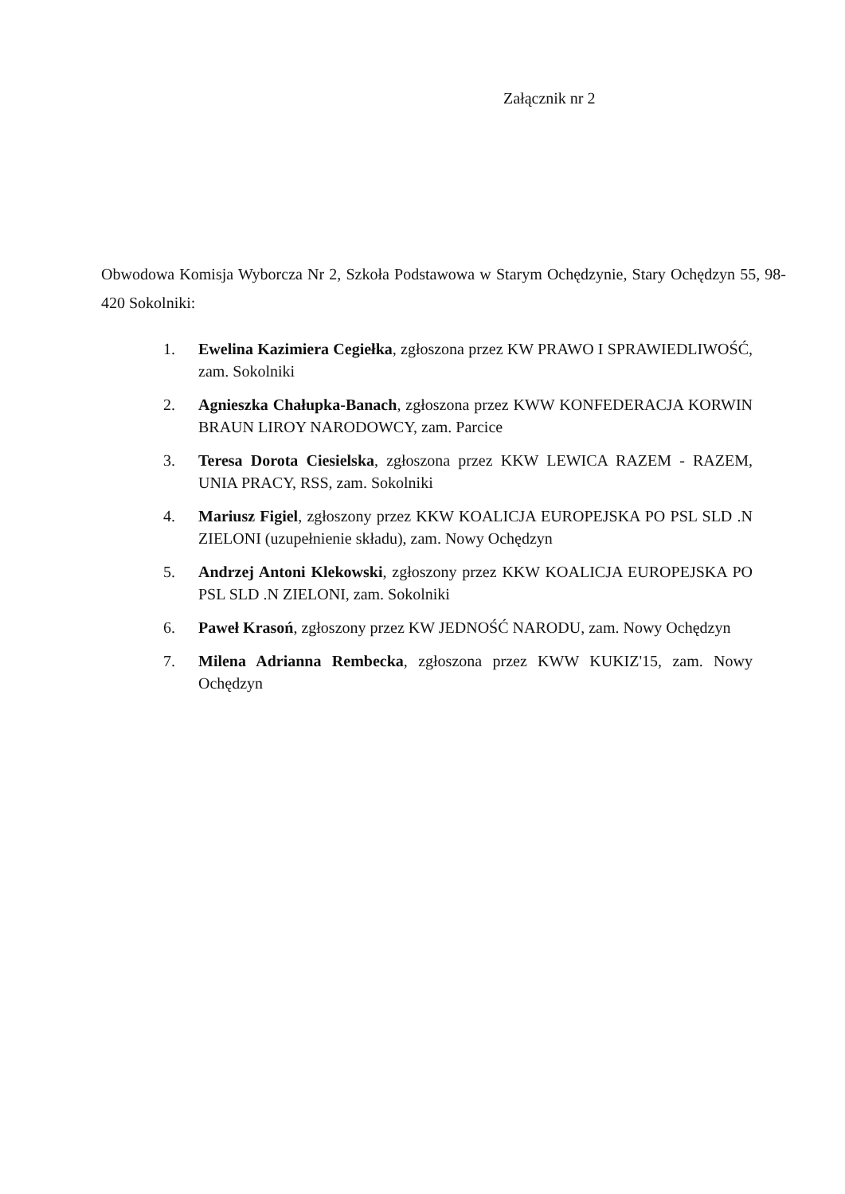Załącznik nr 2
Obwodowa Komisja Wyborcza Nr 2, Szkoła Podstawowa w Starym Ochędzynie, Stary Ochędzyn 55, 98-420 Sokolniki:
1. Ewelina Kazimiera Cegiełka, zgłoszona przez KW PRAWO I SPRAWIEDLIWOŚĆ, zam. Sokolniki
2. Agnieszka Chałupka-Banach, zgłoszona przez KWW KONFEDERACJA KORWIN BRAUN LIROY NARODOWCY, zam. Parcice
3. Teresa Dorota Ciesielska, zgłoszona przez KKW LEWICA RAZEM - RAZEM, UNIA PRACY, RSS, zam. Sokolniki
4. Mariusz Figiel, zgłoszony przez KKW KOALICJA EUROPEJSKA PO PSL SLD .N ZIELONI (uzupełnienie składu), zam. Nowy Ochędzyn
5. Andrzej Antoni Klekowski, zgłoszony przez KKW KOALICJA EUROPEJSKA PO PSL SLD .N ZIELONI, zam. Sokolniki
6. Paweł Krasoń, zgłoszony przez KW JEDNOŚĆ NARODU, zam. Nowy Ochędzyn
7. Milena Adrianna Rembecka, zgłoszona przez KWW KUKIZ'15, zam. Nowy Ochędzyn